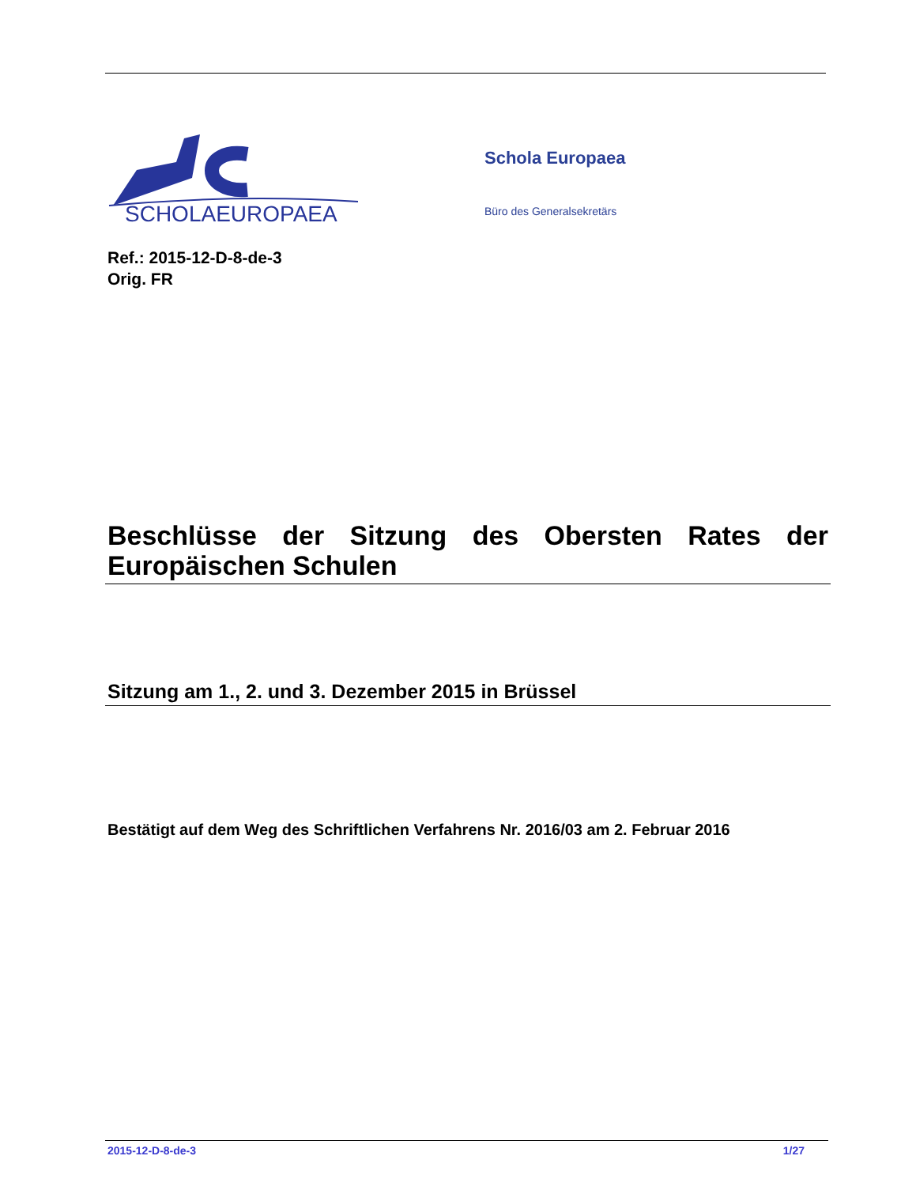SCHOLAEUROPAEA
Schola Europaea
Büro des Generalsekretärs
Ref.: 2015-12-D-8-de-3
Orig. FR
Beschlüsse der Sitzung des Obersten Rates der Europäischen Schulen
Sitzung am 1., 2. und 3. Dezember 2015 in Brüssel
Bestätigt auf dem Weg des Schriftlichen Verfahrens Nr. 2016/03 am 2. Februar 2016
2015-12-D-8-de-3 1/27